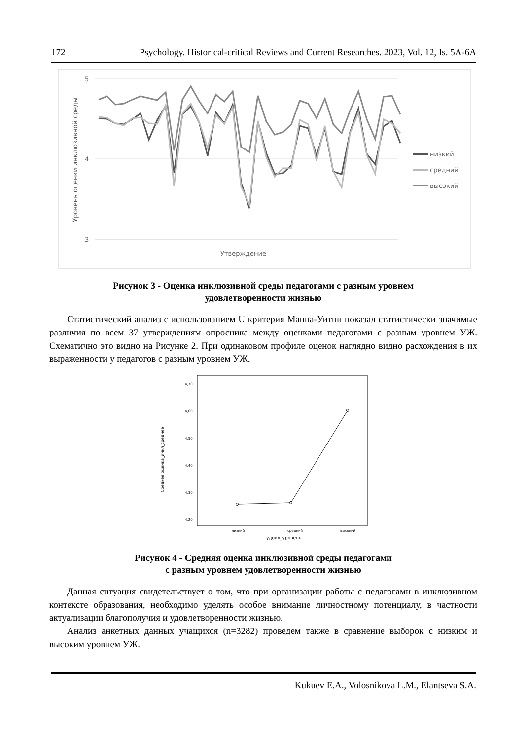172 Psychology. Historical-critical Reviews and Current Researches. 2023, Vol. 12, Is. 5A-6A
5
4
3
Уровень оценки инклюзивной среды
Утверждение
низкий
средний
высокий
Рисунок 3 - Оценка инклюзивной среды педагогами с разным уровнем
удовлетворенности жизнью
Статистический анализ с использованием U критерия Манна-Уитни показал статистически значимые различия по всем 37 утверждениям опросника между оценками педагогами с разным уровнем УЖ. Схематично это видно на Рисунке 2. При одинаковом профиле оценок наглядно видно расхождения в их выраженности у педагогов с разным уровнем УЖ.
Среднее оценка_инкл_среднее
4,70
4,60
4,50
4,40
4,30
4,20
низкий
средний
высокий
удовл_уровень
Рисунок 4 - Средняя оценка инклюзивной среды педагогами
с разным уровнем удовлетворенности жизнью
Данная ситуация свидетельствует о том, что при организации работы с педагогами в инклюзивном контексте образования, необходимо уделять особое внимание личностному потенциалу, в частности актуализации благополучия и удовлетворенности жизнью.
Анализ анкетных данных учащихся (n=3282) проведем также в сравнение выборок с низким и высоким уровнем УЖ.
Kukuev E.A., Volosnikova L.M., Elantseva S.A.